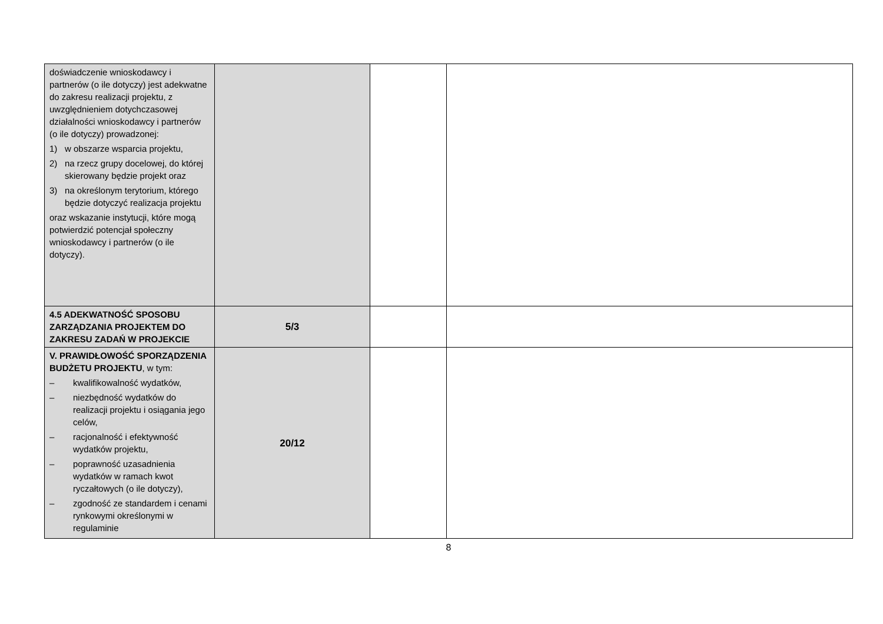| doświadczenie wnioskodawcy i partnerów (o ile dotyczy) jest adekwatne do zakresu realizacji projektu, z uwzględnieniem dotychczasowej działalności wnioskodawcy i partnerów (o ile dotyczy) prowadzonej: 1) w obszarze wsparcia projektu, 2) na rzecz grupy docelowej, do której skierowany będzie projekt oraz 3) na określonym terytorium, którego będzie dotyczyć realizacja projektu oraz wskazanie instytucji, które mogą potwierdzić potencjał społeczny wnioskodawcy i partnerów (o ile dotyczy). | | | |
| 4.5 ADEKWATNOŚĆ SPOSOBU ZARZĄDZANIA PROJEKTEM DO ZAKRESU ZADAŃ W PROJEKCIE | 5/3 | | |
| V. PRAWIDŁOWOŚĆ SPORZĄDZENIA BUDŻETU PROJEKTU , w tym: – kwalifikowalność wydatków, – niezbędność wydatków do realizacji projektu i osiągania jego celów, – racjonalność i efektywność wydatków projektu, – poprawność uzasadnienia wydatków w ramach kwot ryczałtowych (o ile dotyczy), – zgodność ze standardem i cenami rynkowymi określonymi w regulaminie | 20/12 | | |
8